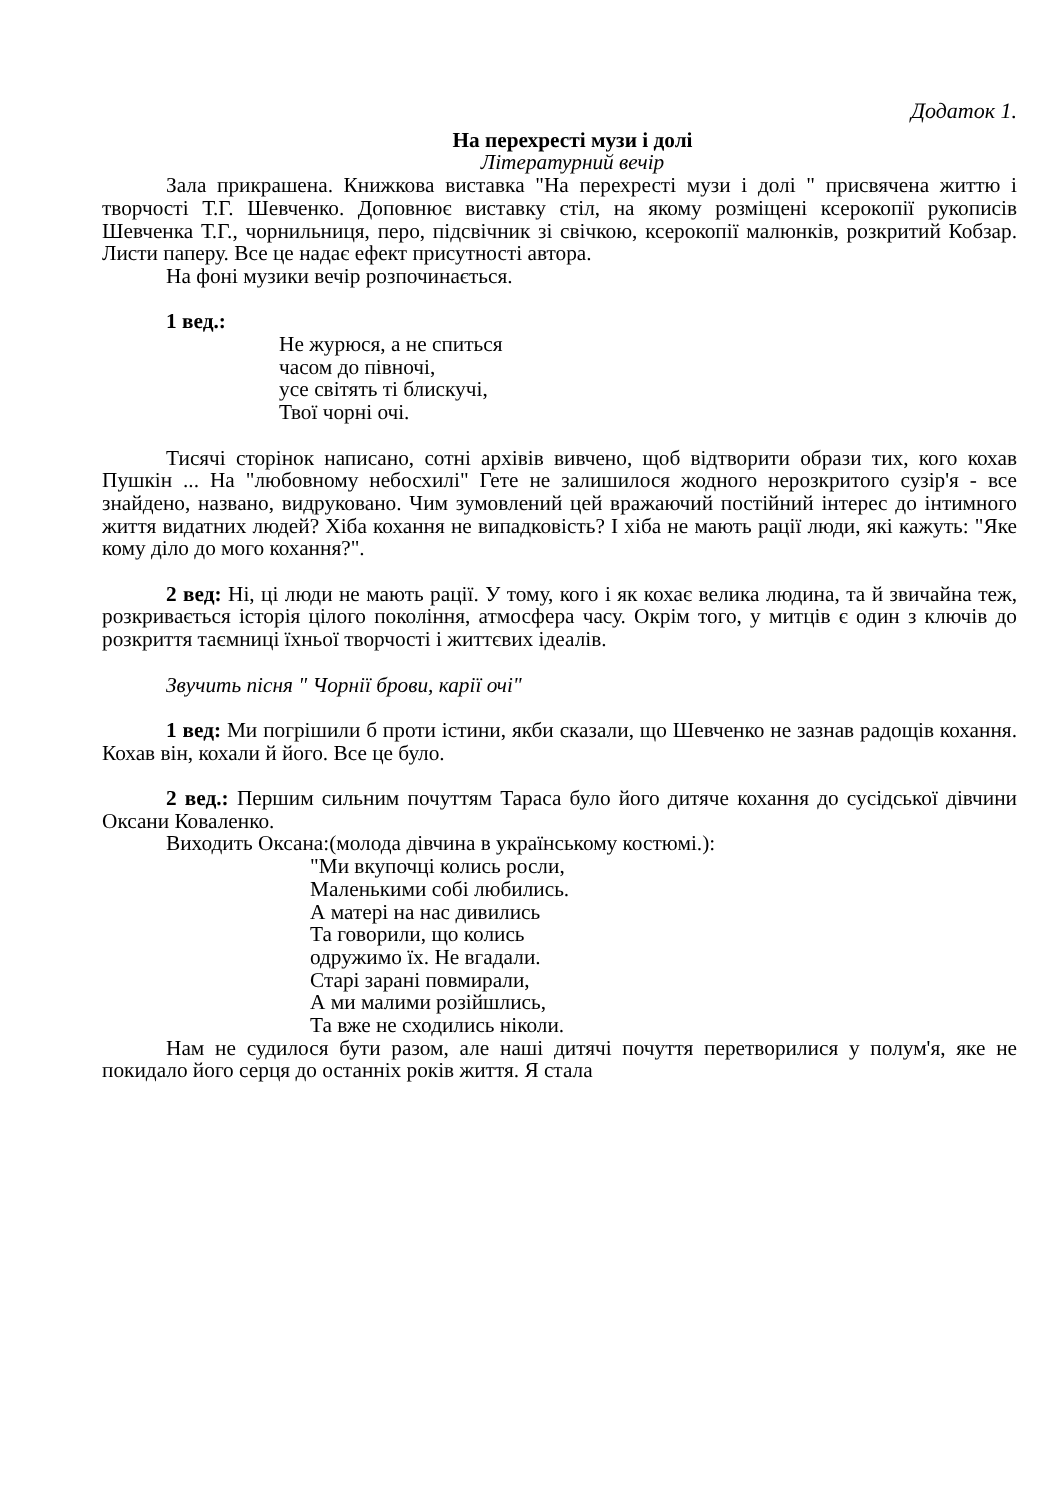Додаток 1.
На перехресті музи і долі
Літературний вечір
Зала прикрашена. Книжкова виставка "На перехресті музи і долі " присвячена життю і творчості Т.Г. Шевченко. Доповнює виставку стіл, на якому розміщені ксерокопії рукописів Шевченка Т.Г., чорнильниця, перо, підсвічник зі свічкою, ксерокопії малюнків, розкритий Кобзар. Листи паперу. Все це надає ефект присутності автора.
На фоні музики вечір розпочинається.
1 вед.:
Не журюся, а не спиться
часом до півночі,
усе світять ті блискучі,
Твої чорні очі.
Тисячі сторінок написано, сотні архівів вивчено, щоб відтворити образи тих, кого кохав Пушкін ... На "любовному небосхилі" Гете не залишилося жодного нерозкритого сузір'я - все знайдено, названо, видруковано. Чим зумовлений цей вражаючий постійний інтерес до інтимного життя видатних людей? Хіба кохання не випадковість? І хіба не мають рації люди, які кажуть: "Яке кому діло до мого кохання?".
2 вед: Ні, ці люди не мають рації. У тому, кого і як кохає велика людина, та й звичайна теж, розкривається історія цілого покоління, атмосфера часу. Окрім того, у митців є один з ключів до розкриття таємниці їхньої творчості і життєвих ідеалів.
Звучить пісня " Чорнії брови, карії очі"
1 вед: Ми погрішили б проти істини, якби сказали, що Шевченко не зазнав радощів кохання. Кохав він, кохали й його. Все це було.
2 вед.: Першим сильним почуттям Тараса було його дитяче кохання до сусідської дівчини Оксани Коваленко.
Виходить Оксана:(молода дівчина в українському костюмі.):
"Ми вкупочці колись росли,
Маленькими собі любились.
А матері на нас дивились
Та говорили, що колись
одружимо їх. Не вгадали.
Старі зарані повмирали,
А ми малими розійшлись,
Та вже не сходились ніколи.
Нам не судилося бути разом, але наші дитячі почуття перетворилися у полум'я, яке не покидало його серця до останніх років життя. Я стала